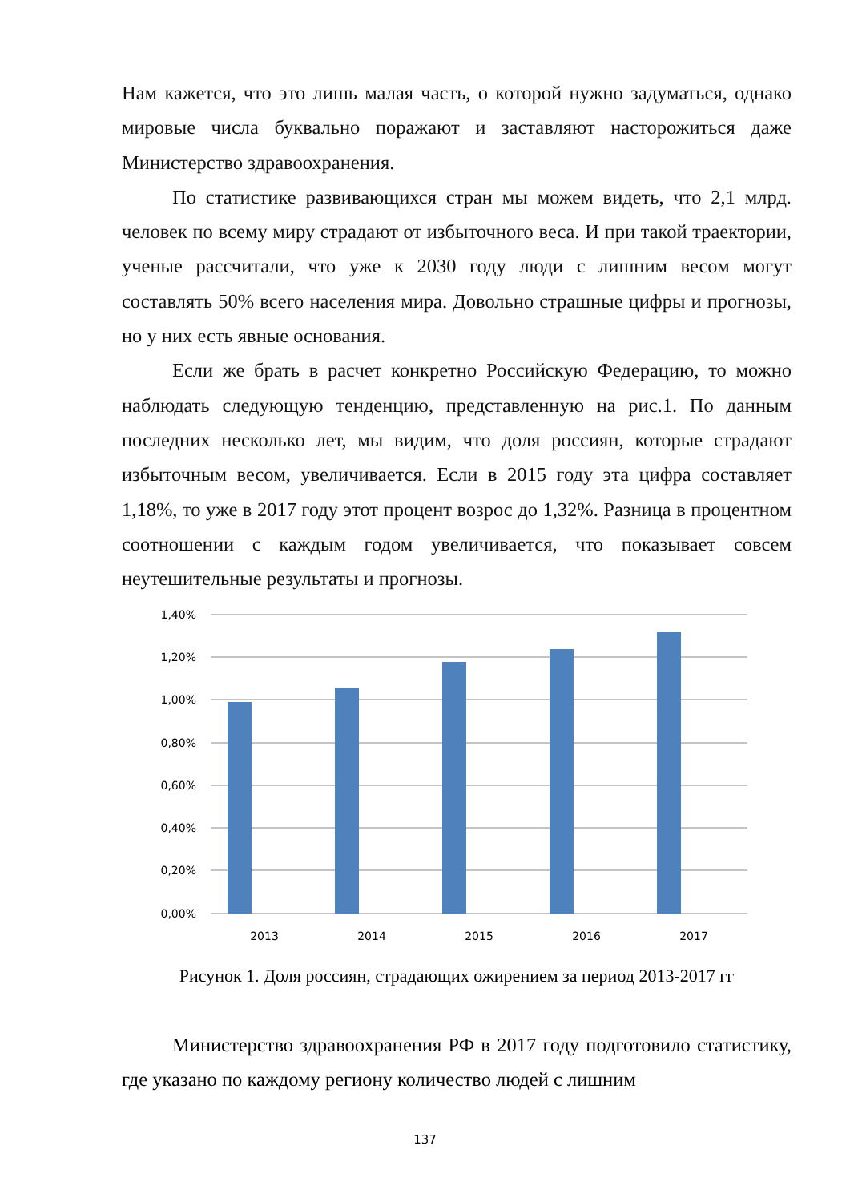Нам кажется, что это лишь малая часть, о которой нужно задуматься, однако мировые числа буквально поражают и заставляют насторожиться даже Министерство здравоохранения.
По статистике развивающихся стран мы можем видеть, что 2,1 млрд. человек по всему миру страдают от избыточного веса. И при такой траектории, ученые рассчитали, что уже к 2030 году люди с лишним весом могут составлять 50% всего населения мира. Довольно страшные цифры и прогнозы, но у них есть явные основания.
Если же брать в расчет конкретно Российскую Федерацию, то можно наблюдать следующую тенденцию, представленную на рис.1. По данным последних несколько лет, мы видим, что доля россиян, которые страдают избыточным весом, увеличивается. Если в 2015 году эта цифра составляет 1,18%, то уже в 2017 году этот процент возрос до 1,32%. Разница в процентном соотношении с каждым годом увеличивается, что показывает совсем неутешительные результаты и прогнозы.
1,40%
1,20%
1,00%
0,80%
0,60%
0,40%
0,20%
0,00%
2013
2014
2015
2016
2017
Рисунок 1. Доля россиян, страдающих ожирением за период 2013-2017 гг
Министерство здравоохранения РФ в 2017 году подготовило статистику, где указано по каждому региону количество людей с лишним
137